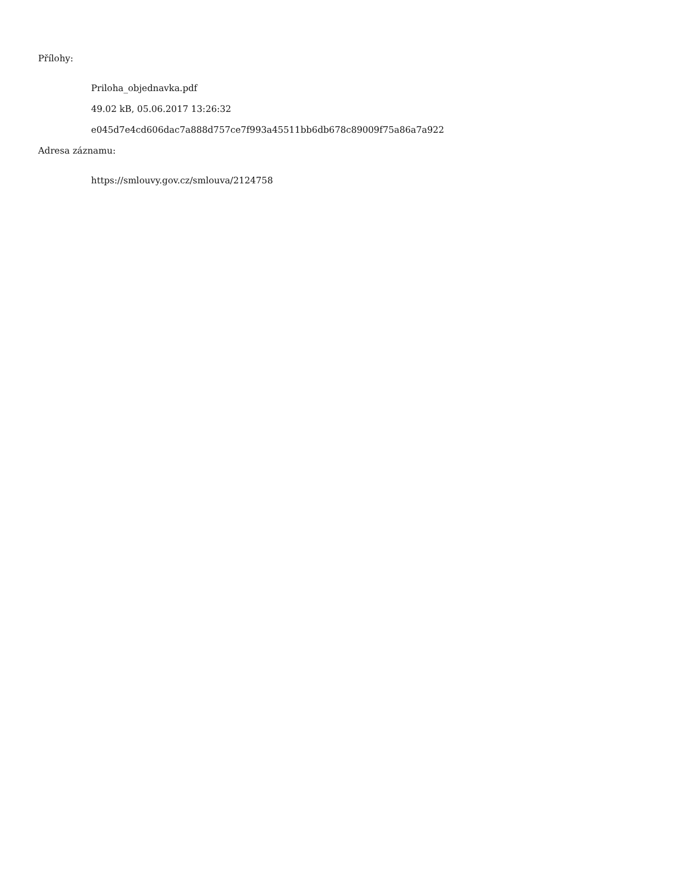Přílohy:
Priloha_objednavka.pdf
49.02 kB, 05.06.2017 13:26:32
e045d7e4cd606dac7a888d757ce7f993a45511bb6db678c89009f75a86a7a922
Adresa záznamu:
https://smlouvy.gov.cz/smlouva/2124758